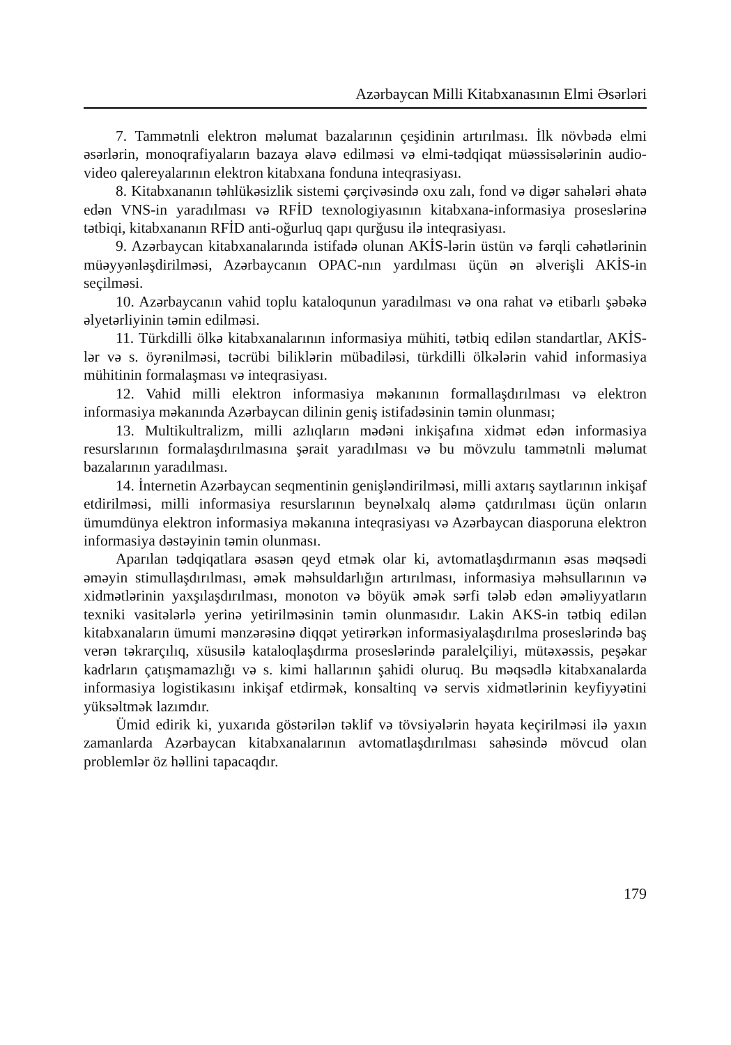Azərbaycan Milli Kitabxanasının Elmi Əsərləri
7. Tammətnli elektron məlumat bazalarının çeşidinin artırılması. İlk növbədə elmi əsərlərin, monoqrafiyaların bazaya əlavə edilməsi və elmi-tədqiqat müəssisələrinin audio-video qalereyalarının elektron kitabxana fonduna inteqrasiyası.
8. Kitabxananın təhlükəsizlik sistemi çərçivəsində oxu zalı, fond və digər sahələri əhatə edən VNS-in yaradılması və RFİD texnologiyasının kitabxana-informasiya proseslərinə tətbiqi, kitabxananın RFİD anti-oğurluq qapı qurğusu ilə inteqrasiyası.
9. Azərbaycan kitabxanalarında istifadə olunan AKİS-lərin üstün və fərqli cəhətlərinin müəyyənləşdirilməsi, Azərbaycanın OPAC-nın yardılması üçün ən əlverişli AKİS-in seçilməsi.
10. Azərbaycanın vahid toplu kataloqunun yaradılması və ona rahat və etibarlı şəbəkə əlyetərliyinin təmin edilməsi.
11. Türkdilli ölkə kitabxanalarının informasiya mühiti, tətbiq edilən standartlar, AKİS-lər və s. öyrənilməsi, təcrübi biliklərin mübadiləsi, türkdilli ölkələrin vahid informasiya mühitinin formalaşması və inteqrasiyası.
12. Vahid milli elektron informasiya məkanının formallaşdırılması və elektron informasiya məkanında Azərbaycan dilinin geniş istifadəsinin təmin olunması;
13. Multikultralizm, milli azlıqların mədəni inkişafına xidmət edən informasiya resurslarının formalaşdırılmasına şərait yaradılması və bu mövzulu tammətnli məlumat bazalarının yaradılması.
14. İnternetin Azərbaycan seqmentinin genişləndirilməsi, milli axtarış saytlarının inkişaf etdirilməsi, milli informasiya resurslarının beynəlxalq aləmə çatdırılması üçün onların ümumdünya elektron informasiya məkanına inteqrasiyası və Azərbaycan diasporuna elektron informasiya dəstəyinin təmin olunması.
Aparılan tədqiqatlara əsasən qeyd etmək olar ki, avtomatlaşdırmanın əsas məqsədi əməyin stimullaşdırılması, əmək məhsuldarlığın artırılması, informasiya məhsullarının və xidmətlərinin yaxşılaşdırılması, monoton və böyük əmək sərfi tələb edən əməliyyatların texniki vasitələrlə yerinə yetirilməsinin təmin olunmasıdır. Lakin AKS-in tətbiq edilən kitabxanaların ümumi mənzərəsinə diqqət yetirərkən informasiyalaşdırılma proseslərində baş verən təkrarçılıq, xüsusilə kataloqlaşdırma proseslərində paralelçiliyi, mütəxəssis, peşəkar kadrların çatışmamazlığı və s. kimi hallarının şahidi oluruq. Bu məqsədlə kitabxanalarda informasiya logistikasını inkişaf etdirmək, konsaltinq və servis xidmətlərinin keyfiyyətini yüksəltmək lazımdır.
Ümid edirik ki, yuxarıda göstərilən təklif və tövsiyələrin həyata keçirilməsi ilə yaxın zamanlarda Azərbaycan kitabxanalarının avtomatlaşdırılması sahəsində mövcud olan problemlər öz həllini tapacaqdır.
179